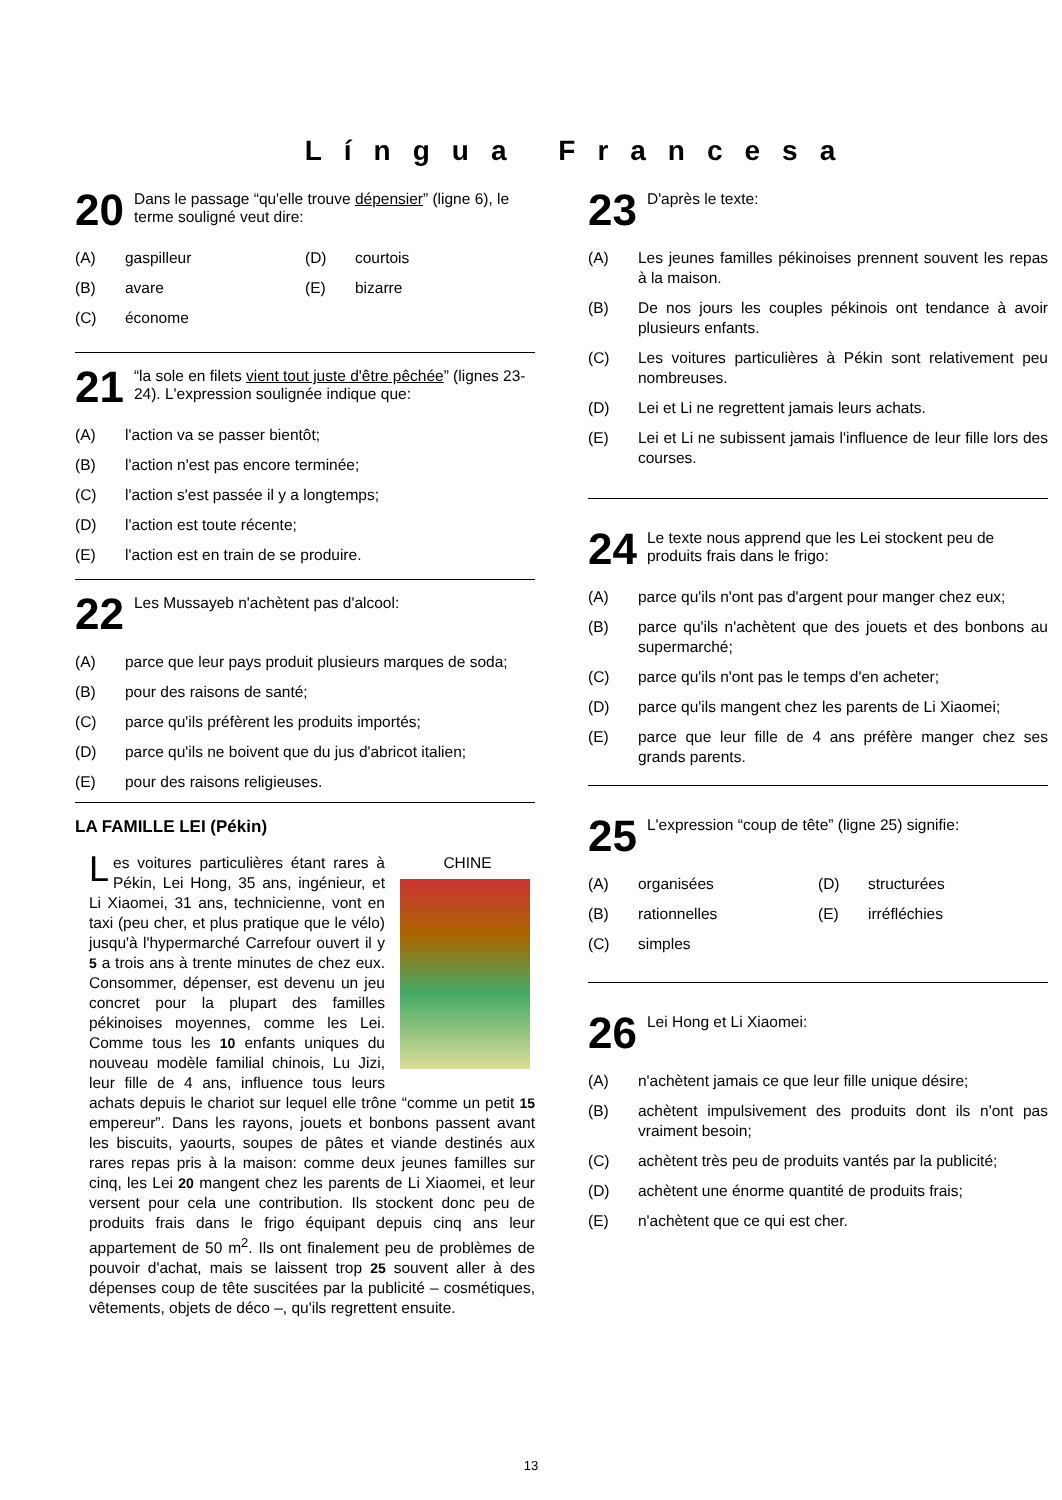Língua Francesa
20 Dans le passage “qu'elle trouve dépensier” (ligne 6), le terme souligné veut dire:
(A) gaspilleur
(B) avare
(C) économe
(D) courtois
(E) bizarre
21 “la sole en filets vient tout juste d'être pêchée” (lignes 23-24). L'expression soulignée indique que:
(A) l'action va se passer bientôt;
(B) l'action n'est pas encore terminée;
(C) l'action s'est passée il y a longtemps;
(D) l'action est toute récente;
(E) l'action est en train de se produire.
22 Les Mussayeb n'achètent pas d'alcool:
(A) parce que leur pays produit plusieurs marques de soda;
(B) pour des raisons de santé;
(C) parce qu'ils préfèrent les produits importés;
(D) parce qu'ils ne boivent que du jus d'abricot italien;
(E) pour des raisons religieuses.
LA FAMILLE LEI (Pékin)
CHINE
Les voitures particulières étant rares à Pékin, Lei Hong, 35 ans, ingénieur, et Li Xiaomei, 31 ans, technicienne, vont en taxi (peu cher, et plus pratique que le vélo) jusqu'à l'hypermarché Carrefour ouvert il y 5 a trois ans à trente minutes de chez eux. Consommer, dépenser, est devenu un jeu concret pour la plupart des familles pékinoises moyennes, comme les Lei. Comme tous les 10 enfants uniques du nouveau modèle familial chinois, Lu Jizi, leur fille de 4 ans, influence tous leurs achats depuis le chariot sur lequel elle trône “comme un petit 15 empereur”. Dans les rayons, jouets et bonbons passent avant les biscuits, yaourts, soupes de pâtes et viande destinés aux rares repas pris à la maison: comme deux jeunes familles sur cinq, les Lei 20 mangent chez les parents de Li Xiaomei, et leur versent pour cela une contribution. Ils stockent donc peu de produits frais dans le frigo équipant depuis cinq ans leur appartement de 50 m<sup>2</sup>. Ils ont finalement peu de problèmes de pouvoir d'achat, mais se laissent trop 25 souvent aller à des dépenses coup de tête suscitées par la publicité – cosmétiques, vêtements, objets de déco –, qu'ils regrettent ensuite.
23 D'après le texte:
(A) Les jeunes familles pékinoises prennent souvent les repas à la maison.
(B) De nos jours les couples pékinois ont tendance à avoir plusieurs enfants.
(C) Les voitures particulières à Pékin sont relativement peu nombreuses.
(D) Lei et Li ne regrettent jamais leurs achats.
(E) Lei et Li ne subissent jamais l'influence de leur fille lors des courses.
24 Le texte nous apprend que les Lei stockent peu de produits frais dans le frigo:
(A) parce qu'ils n'ont pas d'argent pour manger chez eux;
(B) parce qu'ils n'achètent que des jouets et des bonbons au supermarché;
(C) parce qu'ils n'ont pas le temps d'en acheter;
(D) parce qu'ils mangent chez les parents de Li Xiaomei;
(E) parce que leur fille de 4 ans préfère manger chez ses grands parents.
25 L'expression “coup de tête” (ligne 25) signifie:
(A) organisées
(B) rationnelles
(C) simples
(D) structurées
(E) irréfléchies
26 Lei Hong et Li Xiaomei:
(A) n'achètent jamais ce que leur fille unique désire;
(B) achètent impulsivement des produits dont ils n'ont pas vraiment besoin;
(C) achètent très peu de produits vantés par la publicité;
(D) achètent une énorme quantité de produits frais;
(E) n'achètent que ce qui est cher.
13